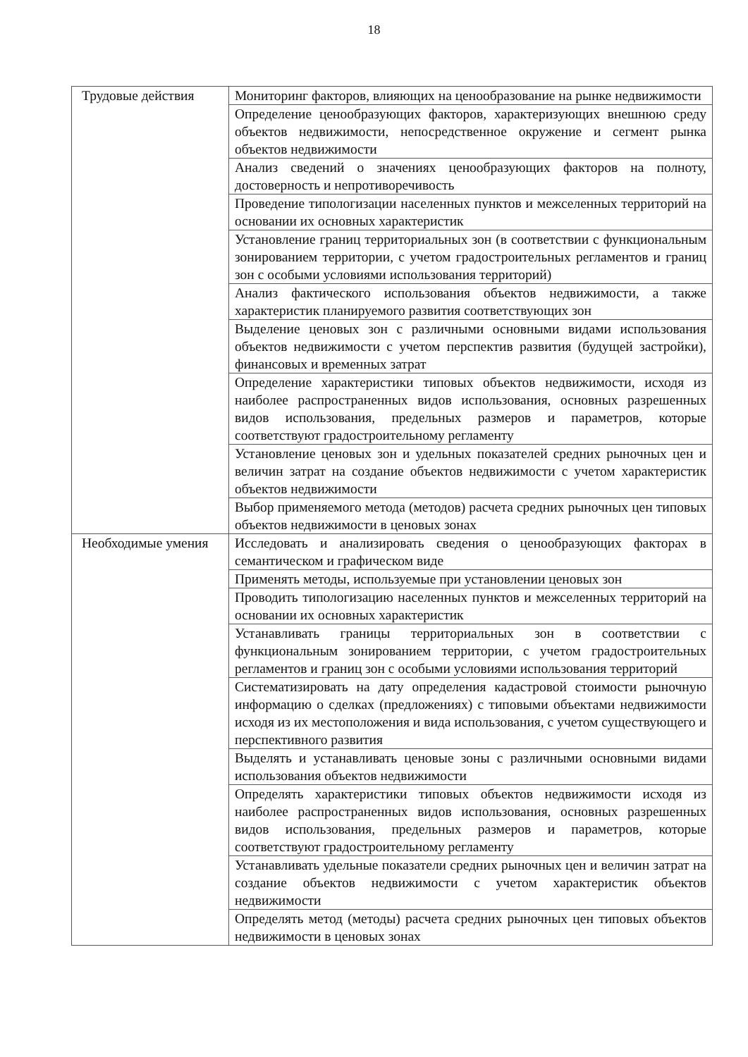18
| Трудовые действия | Мониторинг факторов, влияющих на ценообразование на рынке недвижимости |
| | Определение ценообразующих факторов, характеризующих внешнюю среду объектов недвижимости, непосредственное окружение и сегмент рынка объектов недвижимости |
| | Анализ сведений о значениях ценообразующих факторов на полноту, достоверность и непротиворечивость |
| | Проведение типологизации населенных пунктов и межселенных территорий на основании их основных характеристик |
| | Установление границ территориальных зон (в соответствии с функциональным зонированием территории, с учетом градостроительных регламентов и границ зон с особыми условиями использования территорий) |
| | Анализ фактического использования объектов недвижимости, а также характеристик планируемого развития соответствующих зон |
| | Выделение ценовых зон с различными основными видами использования объектов недвижимости с учетом перспектив развития (будущей застройки), финансовых и временных затрат |
| | Определение характеристики типовых объектов недвижимости, исходя из наиболее распространенных видов использования, основных разрешенных видов использования, предельных размеров и параметров, которые соответствуют градостроительному регламенту |
| | Установление ценовых зон и удельных показателей средних рыночных цен и величин затрат на создание объектов недвижимости с учетом характеристик объектов недвижимости |
| | Выбор применяемого метода (методов) расчета средних рыночных цен типовых объектов недвижимости в ценовых зонах |
| Необходимые умения | Исследовать и анализировать сведения о ценообразующих факторах в семантическом и графическом виде |
| | Применять методы, используемые при установлении ценовых зон |
| | Проводить типологизацию населенных пунктов и межселенных территорий на основании их основных характеристик |
| | Устанавливать границы территориальных зон в соответствии с функциональным зонированием территории, с учетом градостроительных регламентов и границ зон с особыми условиями использования территорий |
| | Систематизировать на дату определения кадастровой стоимости рыночную информацию о сделках (предложениях) с типовыми объектами недвижимости исходя из их местоположения и вида использования, с учетом существующего и перспективного развития |
| | Выделять и устанавливать ценовые зоны с различными основными видами использования объектов недвижимости |
| | Определять характеристики типовых объектов недвижимости исходя из наиболее распространенных видов использования, основных разрешенных видов использования, предельных размеров и параметров, которые соответствуют градостроительному регламенту |
| | Устанавливать удельные показатели средних рыночных цен и величин затрат на создание объектов недвижимости с учетом характеристик объектов недвижимости |
| | Определять метод (методы) расчета средних рыночных цен типовых объектов недвижимости в ценовых зонах |